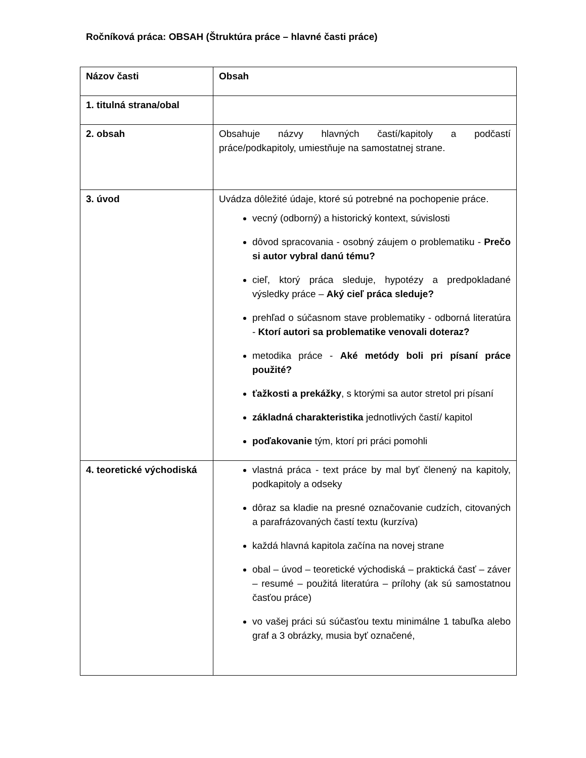Ročníková práca: OBSAH (Štruktúra práce – hlavné časti práce)
| Názov časti | Obsah |
| --- | --- |
| 1. titulná strana/obal | |
| 2. obsah | Obsahuje názvy hlavných častí/kapitoly a podčastí práce/podkapitoly, umiestňuje na samostatnej strane. |
| 3. úvod | Uvádza dôležité údaje, ktoré sú potrebné na pochopenie práce. vecný (odborný) a historický kontext, súvislosti dôvod spracovania - osobný záujem o problematiku - Prečo si autor vybral danú tému? cieľ, ktorý práca sleduje, hypotézy a predpokladané výsledky práce – Aký cieľ práca sleduje? prehľad o súčasnom stave problematiky - odborná literatúra - Ktorí autori sa problematike venovali doteraz? metodika práce - Aké metódy boli pri písaní práce použité? ťažkosti a prekážky , s ktorými sa autor stretol pri písaní základná charakteristika jednotlivých častí/ kapitol poďakovanie tým, ktorí pri práci pomohli |
| 4. teoretické východiská | vlastná práca - text práce by mal byť členený na kapitoly, podkapitoly a odseky dôraz sa kladie na presné označovanie cudzích, citovaných a parafrázovaných častí textu (kurzíva) každá hlavná kapitola začína na novej strane obal – úvod – teoretické východiská – praktická časť – záver – resumé – použitá literatúra – prílohy (ak sú samostatnou časťou práce) vo vašej práci sú súčasťou textu minimálne 1 tabuľka alebo graf a 3 obrázky, musia byť označené, |